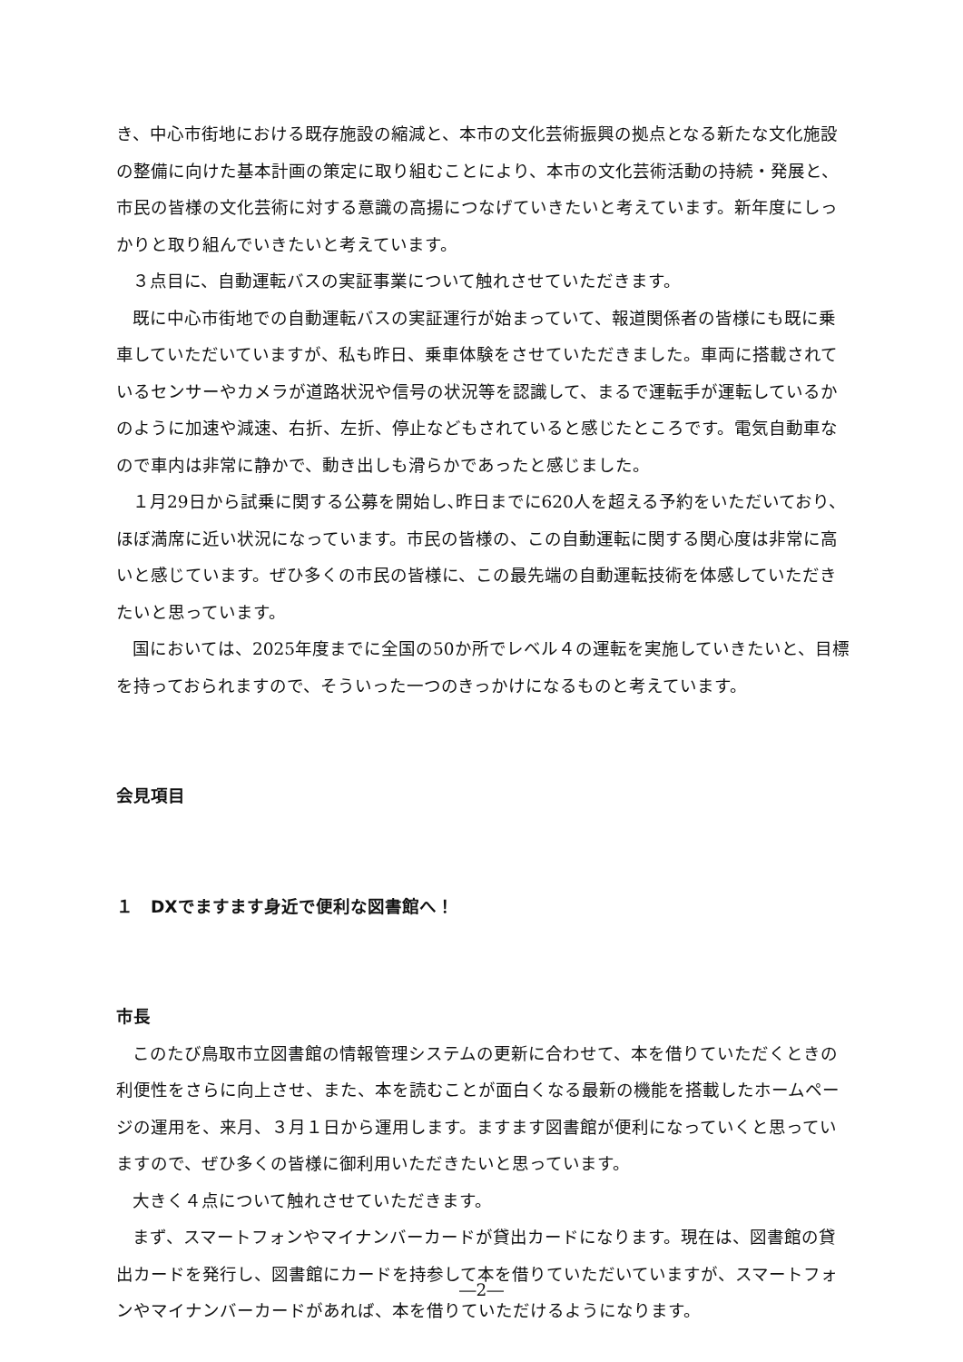き、中心市街地における既存施設の縮減と、本市の文化芸術振興の拠点となる新たな文化施設の整備に向けた基本計画の策定に取り組むことにより、本市の文化芸術活動の持続・発展と、市民の皆様の文化芸術に対する意識の高揚につなげていきたいと考えています。新年度にしっかりと取り組んでいきたいと考えています。
３点目に、自動運転バスの実証事業について触れさせていただきます。
既に中心市街地での自動運転バスの実証運行が始まっていて、報道関係者の皆様にも既に乗車していただいていますが、私も昨日、乗車体験をさせていただきました。車両に搭載されているセンサーやカメラが道路状況や信号の状況等を認識して、まるで運転手が運転しているかのように加速や減速、右折、左折、停止などもされていると感じたところです。電気自動車なので車内は非常に静かで、動き出しも滑らかであったと感じました。
１月29日から試乗に関する公募を開始し､昨日までに620人を超える予約をいただいており、ほぼ満席に近い状況になっています。市民の皆様の、この自動運転に関する関心度は非常に高いと感じています。ぜひ多くの市民の皆様に、この最先端の自動運転技術を体感していただきたいと思っています。
国においては、2025年度までに全国の50か所でレベル４の運転を実施していきたいと、目標を持っておられますので、そういった一つのきっかけになるものと考えています。
会見項目
１　DXでますます身近で便利な図書館へ！
市長
このたび鳥取市立図書館の情報管理システムの更新に合わせて、本を借りていただくときの利便性をさらに向上させ、また、本を読むことが面白くなる最新の機能を搭載したホームページの運用を、来月、３月１日から運用します。ますます図書館が便利になっていくと思っていますので、ぜひ多くの皆様に御利用いただきたいと思っています。
大きく４点について触れさせていただきます。
まず、スマートフォンやマイナンバーカードが貸出カードになります。現在は、図書館の貸出カードを発行し、図書館にカードを持参して本を借りていただいていますが、スマートフォンやマイナンバーカードがあれば、本を借りていただけるようになります。
―2―